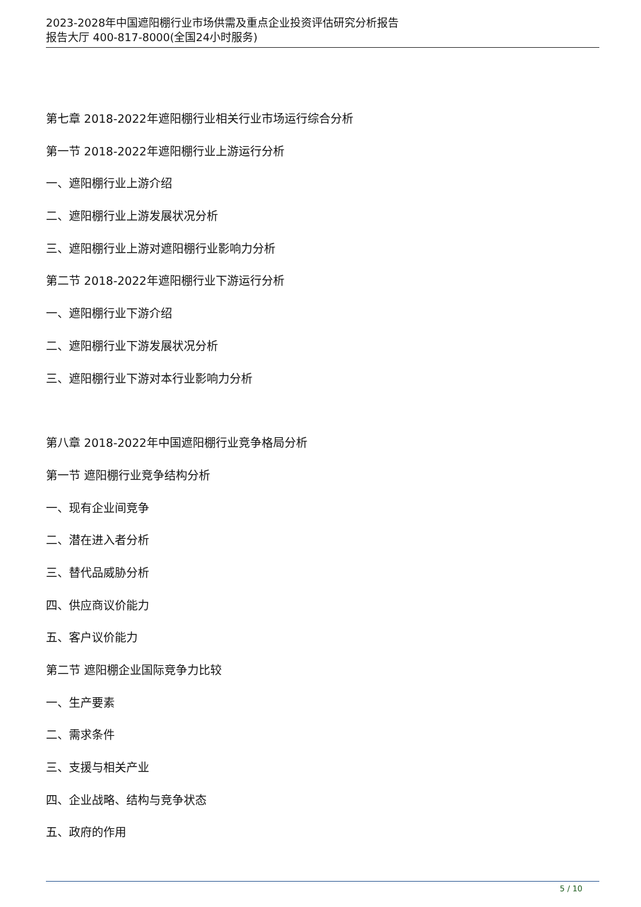2023-2028年中国遮阳棚行业市场供需及重点企业投资评估研究分析报告
报告大厅 400-817-8000(全国24小时服务)
第七章 2018-2022年遮阳棚行业相关行业市场运行综合分析
第一节 2018-2022年遮阳棚行业上游运行分析
一、遮阳棚行业上游介绍
二、遮阳棚行业上游发展状况分析
三、遮阳棚行业上游对遮阳棚行业影响力分析
第二节 2018-2022年遮阳棚行业下游运行分析
一、遮阳棚行业下游介绍
二、遮阳棚行业下游发展状况分析
三、遮阳棚行业下游对本行业影响力分析
第八章 2018-2022年中国遮阳棚行业竞争格局分析
第一节 遮阳棚行业竞争结构分析
一、现有企业间竞争
二、潜在进入者分析
三、替代品威胁分析
四、供应商议价能力
五、客户议价能力
第二节 遮阳棚企业国际竞争力比较
一、生产要素
二、需求条件
三、支援与相关产业
四、企业战略、结构与竞争状态
五、政府的作用
5 / 10